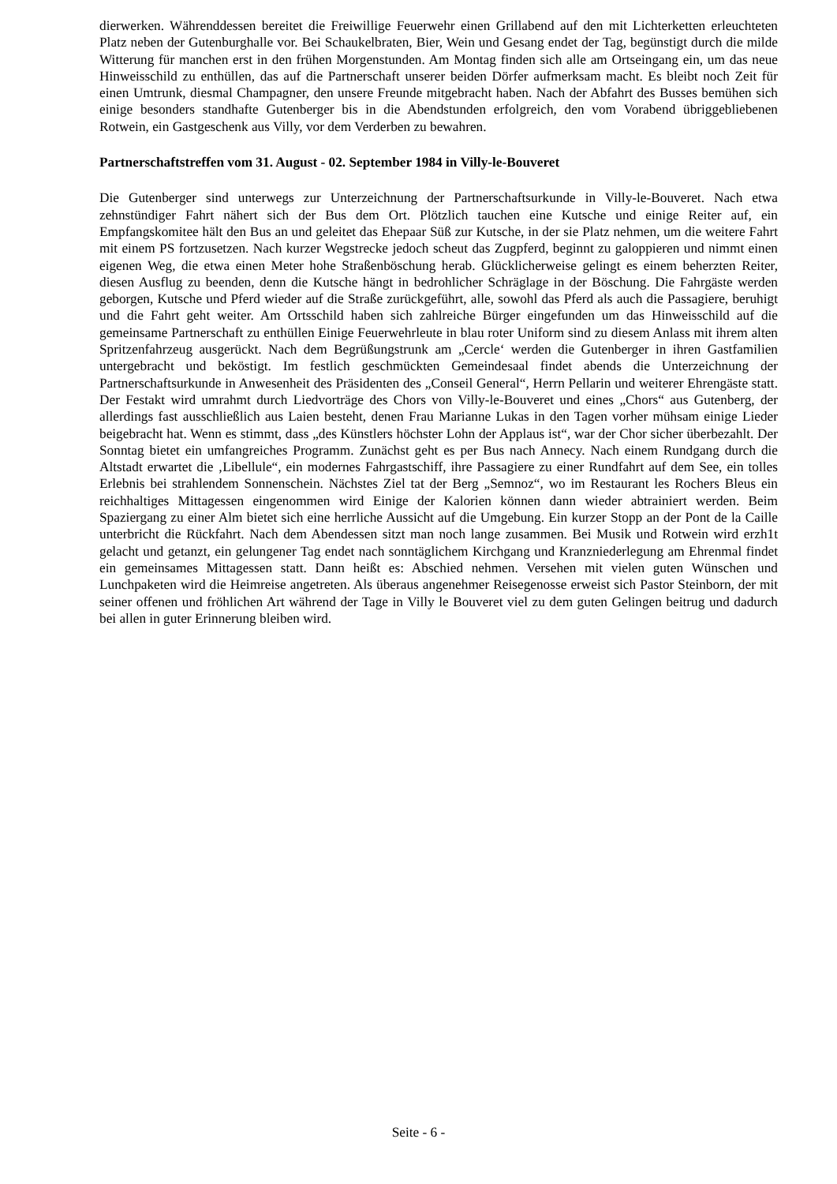dierwerken. Währenddessen bereitet die Freiwillige Feuerwehr einen Grillabend auf den mit Lichterketten erleuchteten Platz neben der Gutenburghalle vor. Bei Schaukelbraten, Bier, Wein und Gesang endet der Tag, begünstigt durch die milde Witterung für manchen erst in den frühen Morgenstunden. Am Montag finden sich alle am Ortseingang ein, um das neue Hinweisschild zu enthüllen, das auf die Partnerschaft unserer beiden Dörfer aufmerksam macht. Es bleibt noch Zeit für einen Umtrunk, diesmal Champagner, den unsere Freunde mitgebracht haben. Nach der Abfahrt des Busses bemühen sich einige besonders standhafte Gutenberger bis in die Abendstunden erfolgreich, den vom Vorabend übriggebliebenen Rotwein, ein Gastgeschenk aus Villy, vor dem Verderben zu bewahren.
Partnerschaftstreffen vom 31. August - 02. September 1984 in Villy-le-Bouveret
Die Gutenberger sind unterwegs zur Unterzeichnung der Partnerschaftsurkunde in Villy-le-Bouveret. Nach etwa zehnstündiger Fahrt nähert sich der Bus dem Ort. Plötzlich tauchen eine Kutsche und einige Reiter auf, ein Empfangskomitee hält den Bus an und geleitet das Ehepaar Süß zur Kutsche, in der sie Platz nehmen, um die weitere Fahrt mit einem PS fortzusetzen. Nach kurzer Wegstrecke jedoch scheut das Zugpferd, beginnt zu galoppieren und nimmt einen eigenen Weg, die etwa einen Meter hohe Straßenböschung herab. Glücklicherweise gelingt es einem beherzten Reiter, diesen Ausflug zu beenden, denn die Kutsche hängt in bedrohlicher Schräglage in der Böschung. Die Fahrgäste werden geborgen, Kutsche und Pferd wieder auf die Straße zurückgeführt, alle, sowohl das Pferd als auch die Passagiere, beruhigt und die Fahrt geht weiter. Am Ortsschild haben sich zahlreiche Bürger eingefunden um das Hinweisschild auf die gemeinsame Partnerschaft zu enthüllen Einige Feuerwehrleute in blau roter Uniform sind zu diesem Anlass mit ihrem alten Spritzenfahrzeug ausgerückt. Nach dem Begrüßungstrunk am „Cercle‘ werden die Gutenberger in ihren Gastfamilien untergebracht und beköstigt. Im festlich geschmückten Gemeindesaal findet abends die Unterzeichnung der Partnerschaftsurkunde in Anwesenheit des Präsidenten des „Conseil General“, Herrn Pellarin und weiterer Ehrengäste statt. Der Festakt wird umrahmt durch Liedvorträge des Chors von Villy-le-Bouveret und eines „Chors“ aus Gutenberg, der allerdings fast ausschließlich aus Laien besteht, denen Frau Marianne Lukas in den Tagen vorher mühsam einige Lieder beigebracht hat. Wenn es stimmt, dass „des Künstlers höchster Lohn der Applaus ist“, war der Chor sicher überbezahlt. Der Sonntag bietet ein umfangreiches Programm. Zunächst geht es per Bus nach Annecy. Nach einem Rundgang durch die Altstadt erwartet die ‚Libellule“, ein modernes Fahrgastschiff, ihre Passagiere zu einer Rundfahrt auf dem See, ein tolles Erlebnis bei strahlendem Sonnenschein. Nächstes Ziel tat der Berg „Semnoz“, wo im Restaurant les Rochers Bleus ein reichhaltiges Mittagessen eingenommen wird Einige der Kalorien können dann wieder abtrainiert werden. Beim Spaziergang zu einer Alm bietet sich eine herrliche Aussicht auf die Umgebung. Ein kurzer Stopp an der Pont de la Caille unterbricht die Rückfahrt. Nach dem Abendessen sitzt man noch lange zusammen. Bei Musik und Rotwein wird erzh1t gelacht und getanzt, ein gelungener Tag endet nach sonntäglichem Kirchgang und Kranzniederlegung am Ehrenmal findet ein gemeinsames Mittagessen statt. Dann heißt es: Abschied nehmen. Versehen mit vielen guten Wünschen und Lunchpaketen wird die Heimreise angetreten. Als überaus angenehmer Reisegenosse erweist sich Pastor Steinborn, der mit seiner offenen und fröhlichen Art während der Tage in Villy le Bouveret viel zu dem guten Gelingen beitrug und dadurch bei allen in guter Erinnerung bleiben wird.
Seite - 6 -